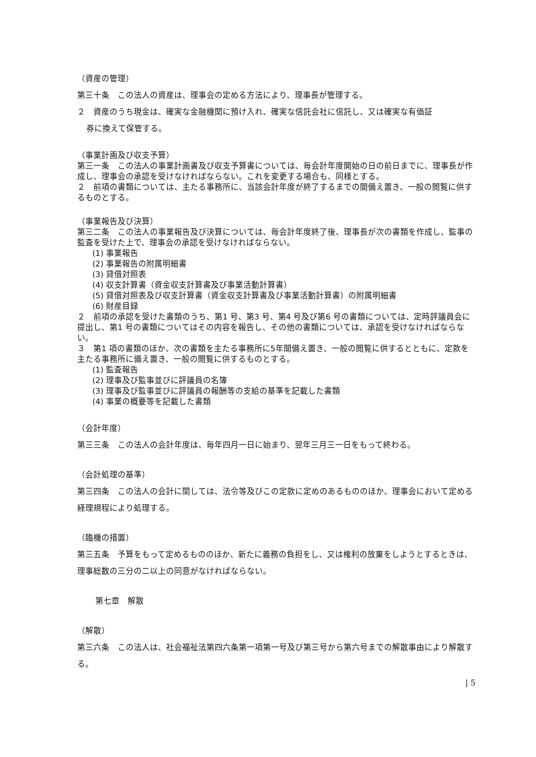（資産の管理）
第三十条　この法人の資産は、理事会の定める方法により、理事長が管理する。
２　資産のうち現金は、確実な金融機関に預け入れ、確実な信託会社に信託し、又は確実な有価証
券に換えて保管する。
（事業計画及び収支予算）
第三一条　この法人の事業計画書及び収支予算書については、毎会計年度開始の日の前日までに、理事長が作成し、理事会の承認を受けなければならない。これを変更する場合も、同様とする。
２　前項の書類については、主たる事務所に、当該会計年度が終了するまでの間備え置き、一般の閲覧に供するものとする。
（事業報告及び決算）
第三二条　この法人の事業報告及び決算については、毎会計年度終了後、理事長が次の書類を作成し、監事の監査を受けた上で、理事会の承認を受けなければならない。
(1) 事業報告
(2) 事業報告の附属明細書
(3) 貸借対照表
(4) 収支計算書（資金収支計算書及び事業活動計算書）
(5) 貸借対照表及び収支計算書（資金収支計算書及び事業活動計算書）の附属明細書
(6) 財産目録
２　前項の承認を受けた書類のうち、第1 号、第3 号、第4 号及び第6 号の書類については、定時評議員会に提出し、第1 号の書類についてはその内容を報告し、その他の書類については、承認を受けなければならない。
３　第1 項の書類のほか、次の書類を主たる事務所に5年間備え置き、一般の閲覧に供するとともに、定款を主たる事務所に備え置き、一般の閲覧に供するものとする。
(1) 監査報告
(2) 理事及び監事並びに評議員の名簿
(3) 理事及び監事並びに評議員の報酬等の支給の基準を記載した書類
(4) 事業の概要等を記載した書類
（会計年度）
第三三条　この法人の会計年度は、毎年四月一日に始まり、翌年三月三一日をもって終わる。
（会計処理の基準）
第三四条　この法人の会計に関しては、法令等及びこの定款に定めのあるもののほか、理事会において定める経理規程により処理する。
（臨機の措置）
第三五条　予算をもって定めるもののほか、新たに義務の負担をし、又は権利の放棄をしようとするときは、理事総数の三分の二以上の同意がなければならない。
第七章　解散
（解散）
第三六条　この法人は、社会福祉法第四六条第一項第一号及び第三号から第六号までの解散事由により解散する。
| 5